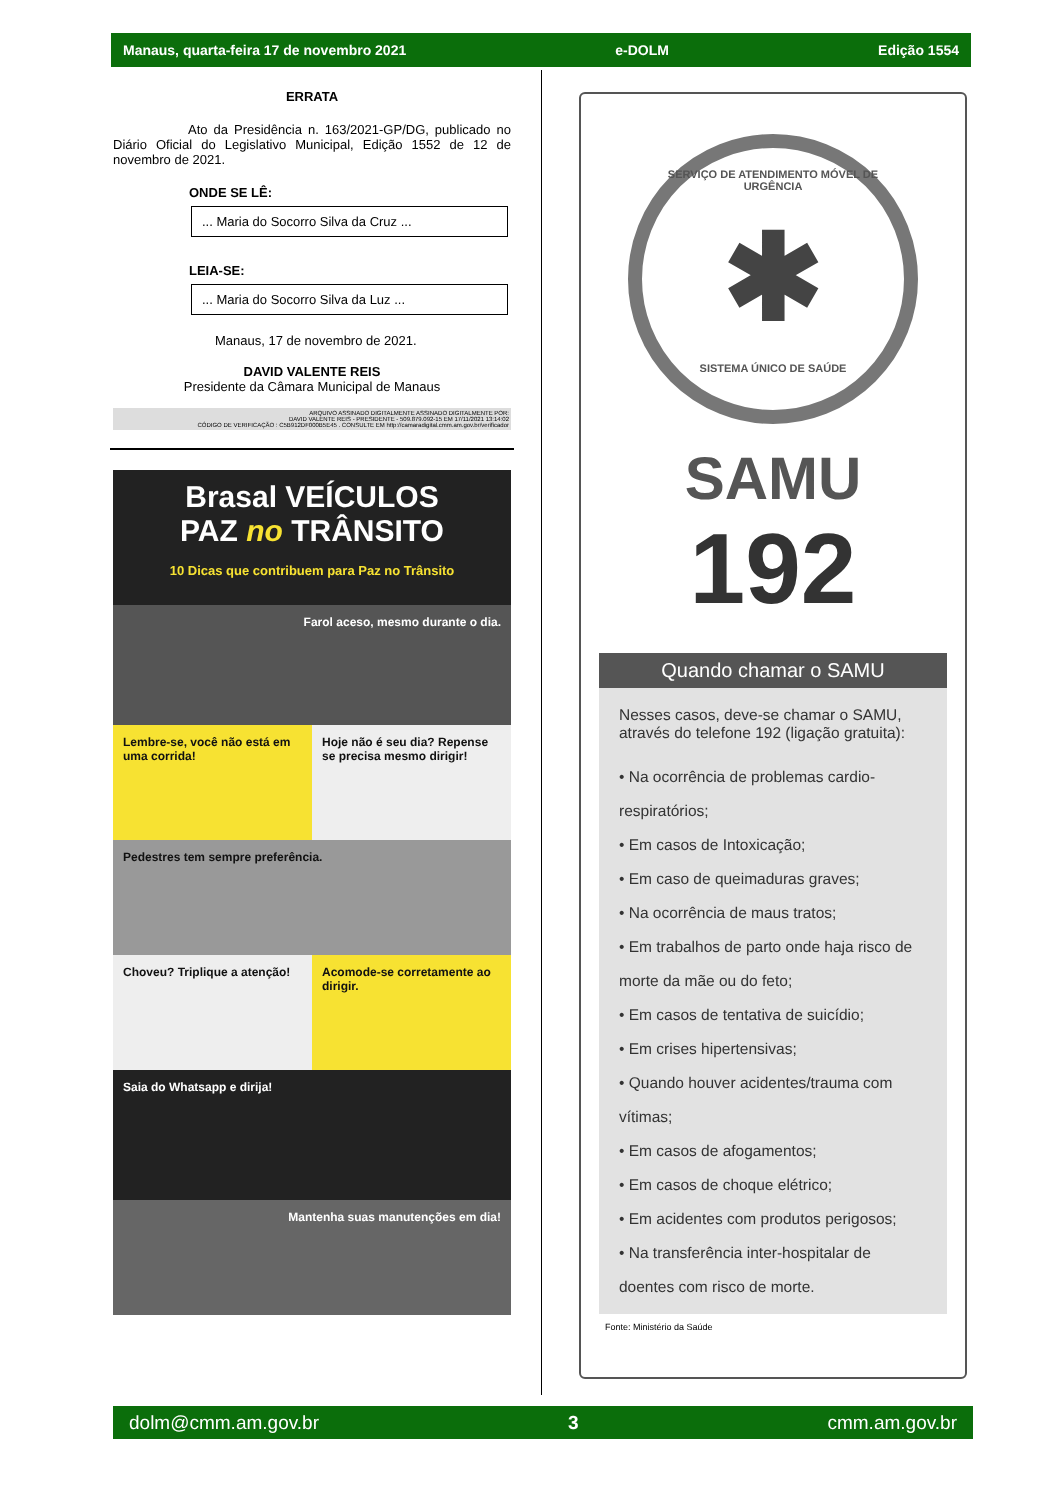Manaus, quarta-feira 17 de novembro 2021 e-DOLM Edição 1554
ERRATA
Ato da Presidência n. 163/2021-GP/DG, publicado no Diário Oficial do Legislativo Municipal, Edição 1552 de 12 de novembro de 2021.
ONDE SE LÊ:
... Maria do Socorro Silva da Cruz ...
LEIA-SE:
... Maria do Socorro Silva da Luz ...
Manaus, 17 de novembro de 2021.
DAVID VALENTE REIS
Presidente da Câmara Municipal de Manaus
ARQUIVO ASSINADO DIGITALMENTE ASSINADO DIGITALMENTE POR:
DAVID VALENTE REIS - PRESIDENTE - 509.879.092-15 EM 17/11/2021 13:14:02
CÓDIGO DE VERIFICAÇÃO : C5B912DF000B5E45 . CONSULTE EM http://camaradigital.cmm.am.gov.br/verificador
Brasal VEÍCULOS
PAZ no TRÂNSITO
10 Dicas que contribuem para Paz no Trânsito
Farol aceso, mesmo durante o dia.
Lembre-se, você não está em uma corrida!
Hoje não é seu dia? Repense se precisa mesmo dirigir!
Pedestres tem sempre preferência.
Choveu? Triplique a atenção! Acomode-se corretamente ao dirigir.
Saia do Whatsapp e dirija!
Mantenha suas manutenções em dia!
SERVIÇO DE ATENDIMENTO MÓVEL DE URGÊNCIA
✱
SISTEMA ÚNICO DE SAÚDE
SAMU
192
Quando chamar o SAMU
Nesses casos, deve-se chamar o SAMU, através do telefone 192 (ligação gratuita):
• Na ocorrência de problemas cardio-respiratórios;
• Em casos de Intoxicação;
• Em caso de queimaduras graves;
• Na ocorrência de maus tratos;
• Em trabalhos de parto onde haja risco de morte da mãe ou do feto;
• Em casos de tentativa de suicídio;
• Em crises hipertensivas;
• Quando houver acidentes/trauma com vítimas;
• Em casos de afogamentos;
• Em casos de choque elétrico;
• Em acidentes com produtos perigosos;
• Na transferência inter-hospitalar de doentes com risco de morte.
Fonte: Ministério da Saúde
dolm@cmm.am.gov.br 3 cmm.am.gov.br